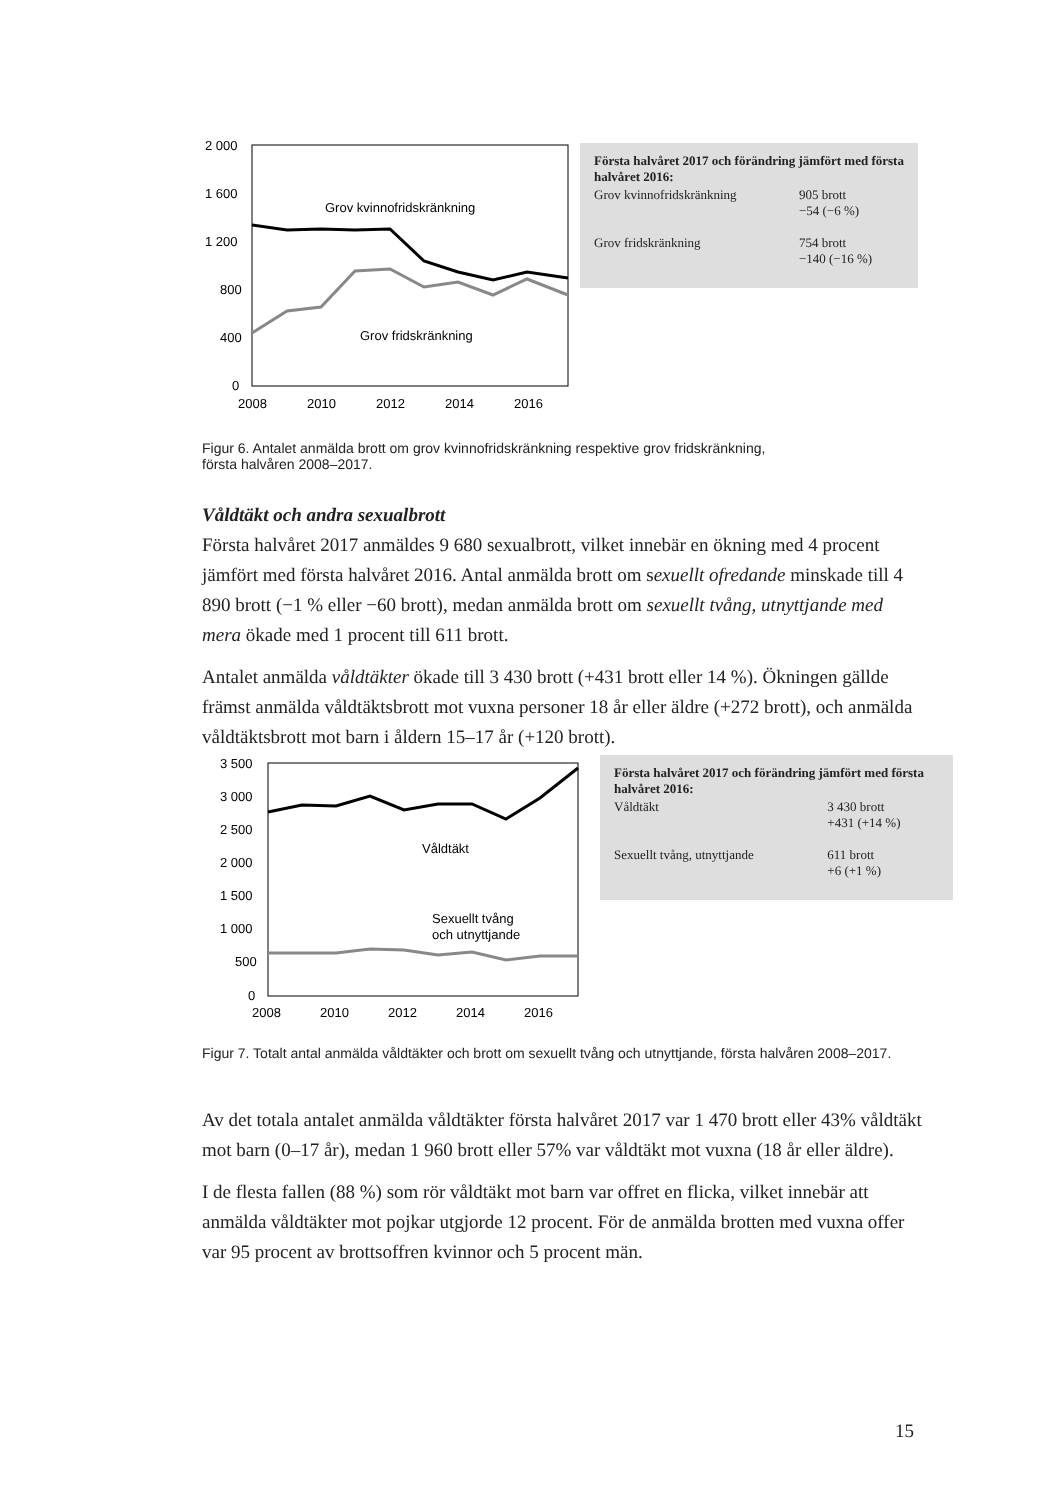2 000
1 600
1 200
800
400
0
2008
2010
2012
2014
2016
Grov kvinnofridskränkning
Grov fridskränkning
Första halvåret 2017 och förändring jämfört med första halvåret 2016:
| Grov kvinnofridskränkning | 905 brott −54 (−6 %) |
| Grov fridskränkning | 754 brott −140 (−16 %) |
Figur 6. Antalet anmälda brott om grov kvinnofridskränkning respektive grov fridskränkning,
första halvåren 2008–2017.
Våldtäkt och andra sexualbrott
Första halvåret 2017 anmäldes 9 680 sexualbrott, vilket innebär en ökning med 4 procent jämfört med första halvåret 2016. Antal anmälda brott om sexuellt ofredande minskade till 4 890 brott (−1 % eller −60 brott), medan anmälda brott om sexuellt tvång, utnyttjande med mera ökade med 1 procent till 611 brott.
Antalet anmälda våldtäkter ökade till 3 430 brott (+431 brott eller 14 %). Ökningen gällde främst anmälda våldtäktsbrott mot vuxna personer 18 år eller äldre (+272 brott), och anmälda våldtäktsbrott mot barn i åldern 15–17 år (+120 brott).
3 500
3 000
2 500
2 000
1 500
1 000
500
0
2008
2010
2012
2014
2016
Våldtäkt
Sexuellt tvång
och utnyttjande
Första halvåret 2017 och förändring jämfört med första halvåret 2016:
| Våldtäkt | 3 430 brott +431 (+14 %) |
| Sexuellt tvång, utnyttjande | 611 brott +6 (+1 %) |
Figur 7. Totalt antal anmälda våldtäkter och brott om sexuellt tvång och utnyttjande, första halvåren 2008–2017.
Av det totala antalet anmälda våldtäkter första halvåret 2017 var 1 470 brott eller 43% våldtäkt mot barn (0–17 år), medan 1 960 brott eller 57% var våldtäkt mot vuxna (18 år eller äldre).
I de flesta fallen (88 %) som rör våldtäkt mot barn var offret en flicka, vilket innebär att anmälda våldtäkter mot pojkar utgjorde 12 procent. För de anmälda brotten med vuxna offer var 95 procent av brottsoffren kvinnor och 5 procent män.
15